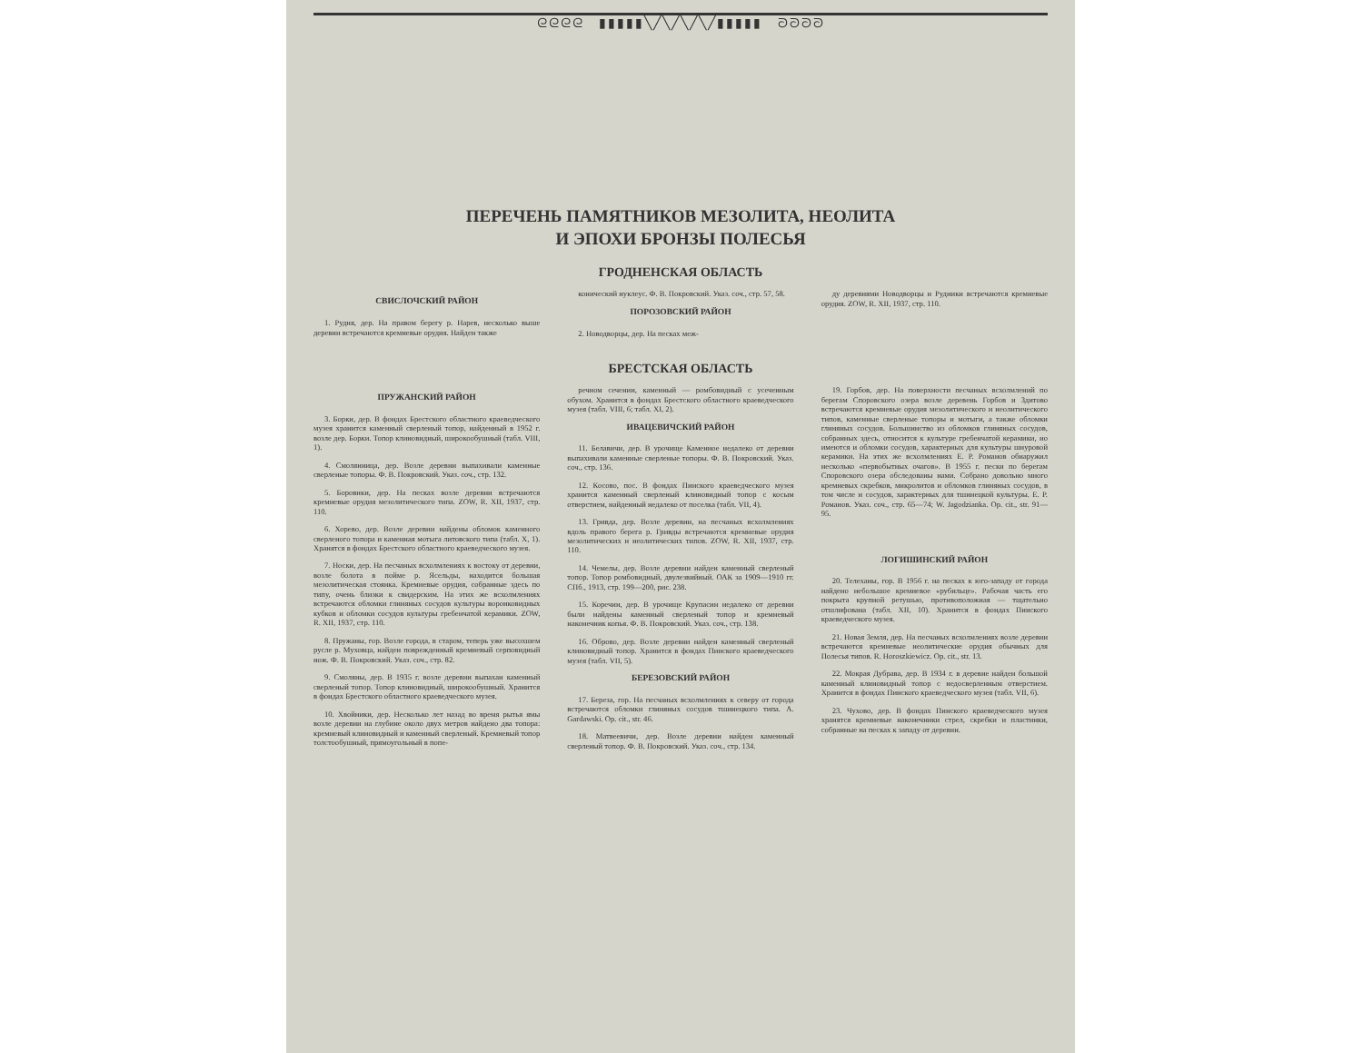ᘓᘓᘓᘓ ▮▮▮▮▮╲╱╲╱╲╱╲╱▮▮▮▮▮ ᘐᘐᘐᘐ
ПЕРЕЧЕНЬ ПАМЯТНИКОВ МЕЗОЛИТА, НЕОЛИТА
И ЭПОХИ БРОНЗЫ ПОЛЕСЬЯ
ГРОДНЕНСКАЯ ОБЛАСТЬ
СВИСЛОЧСКИЙ РАЙОН
1. Рудня, дер. На правом берегу р. Нарев, несколько выше деревни встречаются кремневые орудия. Найден также
конический нуклеус. Ф. В. Покровский. Указ. соч., стр. 57, 58.
ПОРОЗОВСКИЙ РАЙОН
2. Новодворцы, дер. На песках меж-
ду деревнями Новодворцы и Рудники встречаются кремневые орудия. ZOW, R. XII, 1937, стр. 110.
БРЕСТСКАЯ ОБЛАСТЬ
ПРУЖАНСКИЙ РАЙОН
3. Борки, дер. В фондах Брестского областного краеведческого музея хранится каменный сверленый топор, найденный в 1952 г. возле дер. Борки. Топор клиновидный, широкообушный (табл. VIII, 1).
4. Смолянница, дер. Возле деревни выпахивали каменные сверленые топоры. Ф. В. Покровский. Указ. соч., стр. 132.
5. Боровики, дер. На песках возле деревни встречаются кремневые орудия мезолитического типа. ZOW, R. XII, 1937, стр. 110.
6. Хорево, дер. Возле деревни найдены обломок каменного сверленого топора и каменная мотыга литовского типа (табл. X, 1). Хранятся в фондах Брестского областного краеведческого музея.
7. Носки, дер. На песчаных всхолмлениях к востоку от деревни, возле болота в пойме р. Ясельды, находится большая мезолитическая стоянка. Кремневые орудия, собранные здесь по типу, очень близки к свидерским. На этих же всхолмлениях встречаются обломки глиняных сосудов культуры воронковидных кубков и обломки сосудов культуры гребенчатой керамики. ZOW, R. XII, 1937, стр. 110.
8. Пружаны, гор. Возле города, в старом, теперь уже высохшем русле р. Муховца, найден поврежденный кремневый серповидный нож. Ф. В. Покровский. Указ. соч., стр. 82.
9. Смоляны, дер. В 1935 г. возле деревни выпахан каменный сверленый топор. Топор клиновидный, широкообушный. Хранится в фондах Брестского областного краеведческого музея.
10. Хвойники, дер. Несколько лет назад во время рытья ямы возле деревни на глубине около двух метров найдено два топора: кремневый клиновидный и каменный сверленый. Кремневый топор толстообушный, прямоугольный в попе-
речном сечении, каменный — ромбовидный с усеченным обухом. Хранится в фондах Брестского областного краеведческого музея (табл. VIII, 6; табл. XI, 2).
ИВАЦЕВИЧСКИЙ РАЙОН
11. Белавичи, дер. В урочище Каменное недалеко от деревни выпахивали каменные сверленые топоры. Ф. В. Покровский. Указ. соч., стр. 136.
12. Косово, пос. В фондах Пинского краеведческого музея хранится каменный сверленый клиновидный топор с косым отверстием, найденный недалеко от поселка (табл. VII, 4).
13. Гривда, дер. Возле деревни, на песчаных всхолмлениях вдоль правого берега р. Гривды встречаются кремневые орудия мезолитических и неолитических типов. ZOW, R. XII, 1937, стр. 110.
14. Чемелы, дер. Возле деревни найден каменный сверленый топор. Топор ромбовидный, двулезвийный. ОАК за 1909—1910 гг. СПб., 1913, стр. 199—200, рис. 238.
15. Коречин, дер. В урочище Крупасин недалеко от деревни были найдены каменный сверленый топор и кремневый наконечник копья. Ф. В. Покровский. Указ. соч., стр. 138.
16. Оброво, дер. Возле деревни найден каменный сверленый клиновидный топор. Хранится в фондах Пинского краеведческого музея (табл. VII, 5).
БЕРЕЗОВСКИЙ РАЙОН
17. Береза, гор. На песчаных всхолмлениях к северу от города встречаются обломки глиняных сосудов тшинецкого типа. A. Gardawski. Op. cit., str. 46.
18. Матвеевичи, дер. Возле деревни найден каменный сверленый топор. Ф. В. Покровский. Указ. соч., стр. 134.
19. Горбов, дер. На поверхности песчаных всхолмлений по берегам Споровского озера возле деревень Горбов и Здитово встречаются кремневые орудия мезолитического и неолитического типов, каменные сверленые топоры и мотыги, а также обломки глиняных сосудов. Большинство из обломков глиняных сосудов, собранных здесь, относится к культуре гребенчатой керамики, но имеются и обломки сосудов, характерных для культуры шнуровой керамики. На этих же всхолмлениях Е. Р. Романов обнаружил несколько «первобытных очагов». В 1955 г. пески по берегам Споровского озера обследованы нами. Собрано довольно много кремневых скребков, микролитов и обломков глиняных сосудов, в том числе и сосудов, характерных для тшинецкой культуры. Е. Р. Романов. Указ. соч., стр. 65—74; W. Jagodzianka. Op. cit., str. 91—95.
ЛОГИШИНСКИЙ РАЙОН
20. Телеханы, гор. В 1956 г. на песках к юго-западу от города найдено небольшое кремневое «рубильце». Рабочая часть его покрыта крупной ретушью, противоположная — тщательно отшлифована (табл. XII, 10). Хранится в фондах Пинского краеведческого музея.
21. Новая Земля, дер. На песчаных всхолмлениях возле деревни встречаются кремневые неолитические орудия обычных для Полесья типов. R. Horoszkiewicz. Op. cit., str. 13.
22. Мокрая Дубрава, дер. В 1934 г. в деревне найден большой каменный клиновидный топор с недосверленным отверстием. Хранится в фондах Пинского краеведческого музея (табл. VII, 6).
23. Чухово, дер. В фондах Пинского краеведческого музея хранятся кремневые наконечники стрел, скребки и пластинки, собранные на песках к западу от деревни.